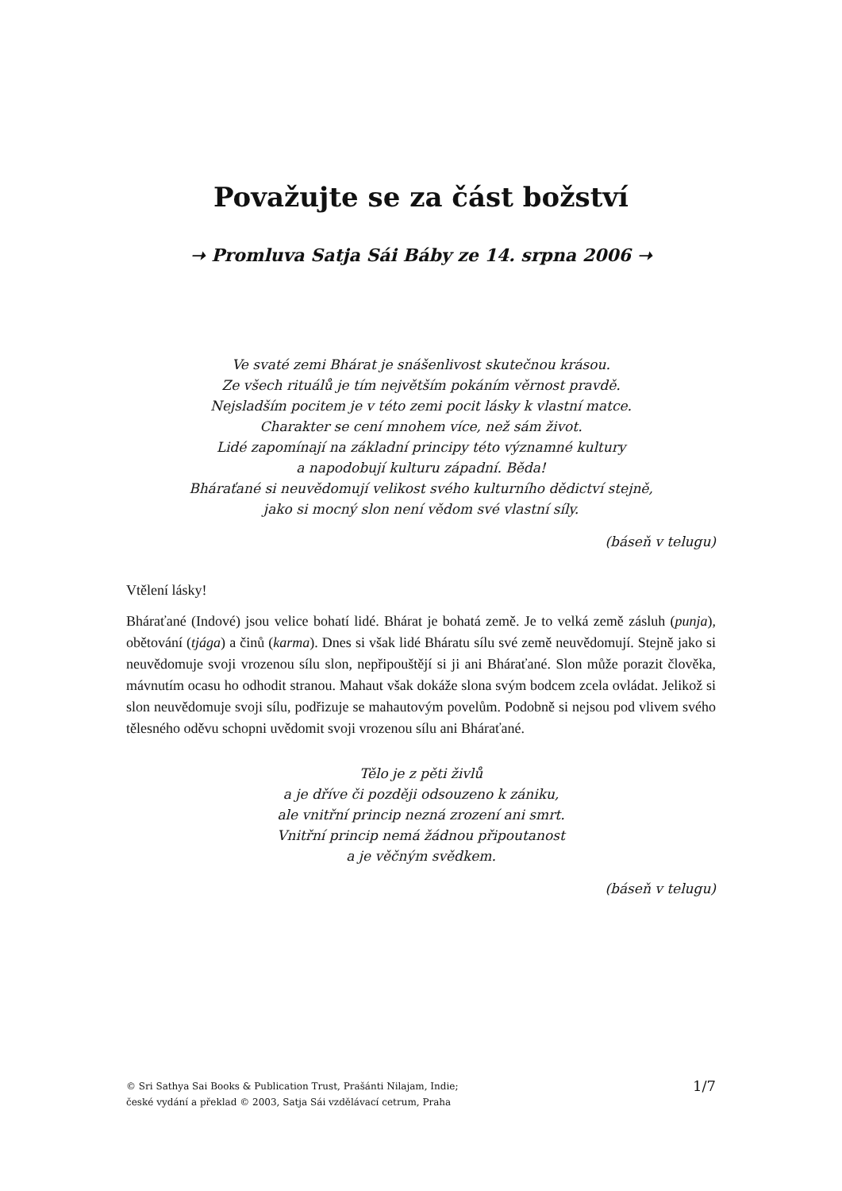Považujte se za část božství
➝ Promluva Satja Sái Báby ze 14. srpna 2006 ➝
Ve svaté zemi Bhárat je snášenlivost skutečnou krásou.
Ze všech rituálů je tím největším pokáním věrnost pravdě.
Nejsladším pocitem je v této zemi pocit lásky k vlastní matce.
Charakter se cení mnohem více, než sám život.
Lidé zapomínají na základní principy této významné kultury
a napodobují kulturu západní. Běda!
Bháraťané si neuvědomují velikost svého kulturního dědictví stejně,
jako si mocný slon není vědom své vlastní síly.
(báseň v telugu)
Vtělení lásky!
Bháraťané (Indové) jsou velice bohatí lidé. Bhárat je bohatá země. Je to velká země zásluh (punja), obětování (tjága) a činů (karma). Dnes si však lidé Bháratu sílu své země neuvědomují. Stejně jako si neuvědomuje svoji vrozenou sílu slon, nepřipouštějí si ji ani Bháraťané. Slon může porazit člověka, mávnutím ocasu ho odhodit stranou. Mahaut však dokáže slona svým bodcem zcela ovládat. Jelikož si slon neuvědomuje svoji sílu, podřizuje se mahautovým povelům. Podobně si nejsou pod vlivem svého tělesného oděvu schopni uvědomit svoji vrozenou sílu ani Bháraťané.
Tělo je z pěti živlů
a je dříve či později odsouzeno k zániku,
ale vnitřní princip nezná zrození ani smrt.
Vnitřní princip nemá žádnou připoutanost
a je věčným svědkem.
(báseň v telugu)
© Sri Sathya Sai Books & Publication Trust, Prašánti Nilajam, Indie;
české vydání a překlad © 2003, Satja Sái vzdělávací cetrum, Praha
1/7